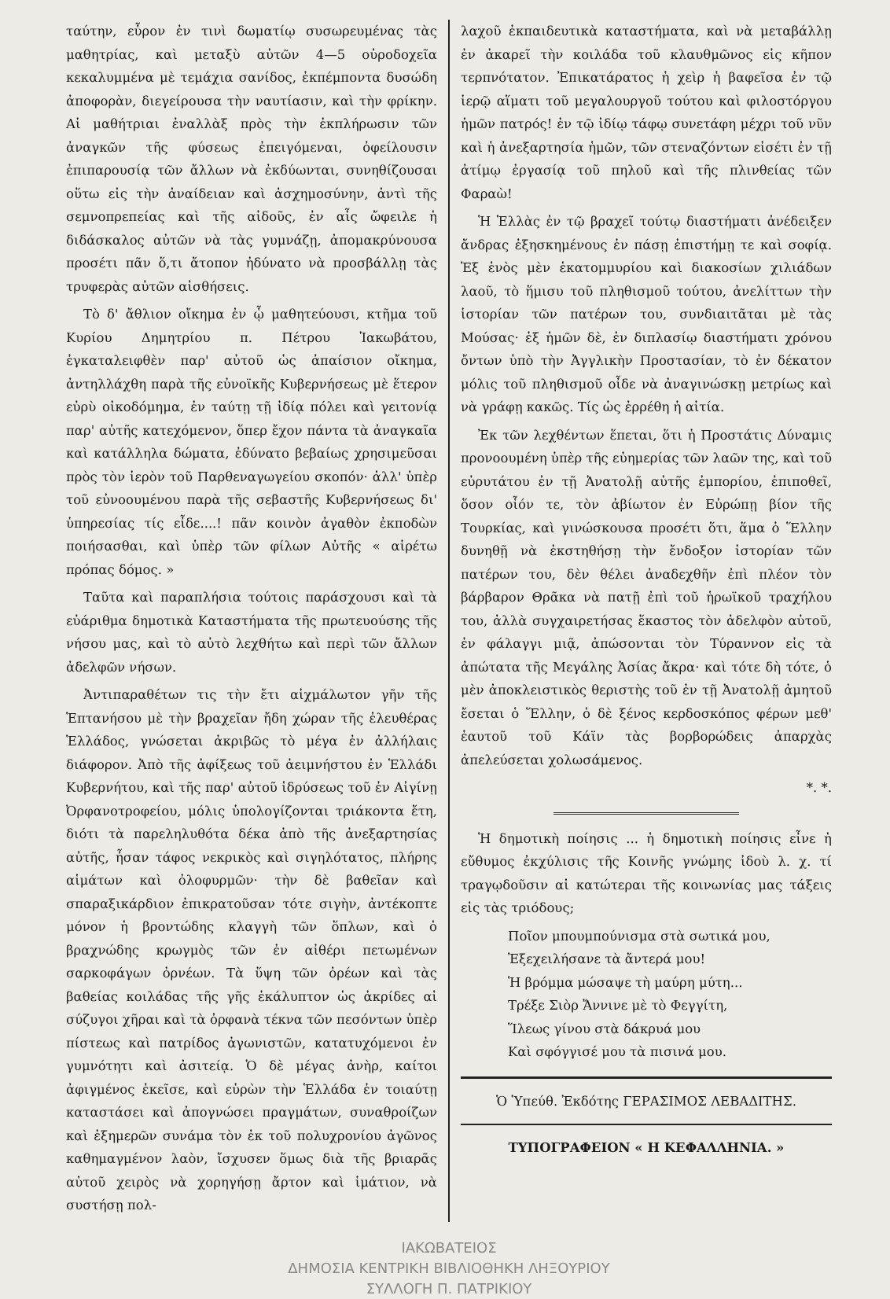ταύτην, εὗρον ἐν τινὶ δωματίῳ συσωρευμένας τὰς μαθητρίας, καὶ μεταξὺ αὐτῶν 4—5 οὐροδοχεῖα κεκαλυμμένα μὲ τεμάχια σανίδος, ἐκπέμποντα δυσώδη ἀποφορὰν, διεγείρουσα τὴν ναυτίασιν, καὶ τὴν φρίκην. Αἱ μαθήτριαι ἐναλλὰξ πρὸς τὴν ἐκπλήρωσιν τῶν ἀναγκῶν τῆς φύσεως ἐπειγόμεναι, ὀφείλουσιν ἐπιπαρουσίᾳ τῶν ἄλλων νὰ ἐκδύωνται, συνηθίζουσαι οὕτω εἰς τὴν ἀναίδειαν καὶ ἀσχημοσύνην, ἀντὶ τῆς σεμνοπρεπείας καὶ τῆς αἰδοῦς, ἐν αἷς ὤφειλε ἡ διδάσκαλος αὐτῶν νὰ τὰς γυμνάζῃ, ἀπομακρύνουσα προσέτι πᾶν ὅ,τι ἄτοπον ἠδύνατο νὰ προσβάλλῃ τὰς τρυφερὰς αὐτῶν αἰσθήσεις.
Τὸ δ' ἄθλιον οἴκημα ἐν ᾧ μαθητεύουσι, κτῆμα τοῦ Κυρίου Δημητρίου π. Πέτρου Ἰακωβάτου, ἐγκαταλειφθὲν παρ' αὐτοῦ ὡς ἀπαίσιον οἴκημα, ἀντηλλάχθη παρὰ τῆς εὐνοϊκῆς Κυβερνήσεως μὲ ἕτερον εὐρὺ οἰκοδόμημα, ἐν ταύτῃ τῇ ἰδίᾳ πόλει καὶ γειτονίᾳ παρ' αὐτῆς κατεχόμενον, ὅπερ ἔχον πάντα τὰ ἀναγκαῖα καὶ κατάλληλα δώματα, ἐδύνατο βεβαίως χρησιμεῦσαι πρὸς τὸν ἱερὸν τοῦ Παρθεναγωγείου σκοπόν· ἀλλ' ὑπὲρ τοῦ εὐνοουμένου παρὰ τῆς σεβαστῆς Κυβερνήσεως δι' ὑπηρεσίας τίς εἶδε....! πᾶν κοινὸν ἀγαθὸν ἐκποδὼν ποιήσασθαι, καὶ ὑπὲρ τῶν φίλων Αὐτῆς « αἱρέτω πρόπας δόμος. »
Ταῦτα καὶ παραπλήσια τούτοις παράσχουσι καὶ τὰ εὐάριθμα δημοτικὰ Καταστήματα τῆς πρωτευούσης τῆς νήσου μας, καὶ τὸ αὐτὸ λεχθήτω καὶ περὶ τῶν ἄλλων ἀδελφῶν νήσων.
Ἀντιπαραθέτων τις τὴν ἔτι αἰχμάλωτον γῆν τῆς Ἑπτανήσου μὲ τὴν βραχεῖαν ἤδη χώραν τῆς ἐλευθέρας Ἑλλάδος, γνώσεται ἀκριβῶς τὸ μέγα ἐν ἀλλήλαις διάφορον. Ἀπὸ τῆς ἀφίξεως τοῦ ἀειμνήστου ἐν Ἑλλάδι Κυβερνήτου, καὶ τῆς παρ' αὐτοῦ ἱδρύσεως τοῦ ἐν Αἰγίνῃ Ὀρφανοτροφείου, μόλις ὑπολογίζονται τριάκοντα ἔτη, διότι τὰ παρεληλυθότα δέκα ἀπὸ τῆς ἀνεξαρτησίας αὐτῆς, ἦσαν τάφος νεκρικὸς καὶ σιγηλότατος, πλήρης αἱμάτων καὶ ὀλοφυρμῶν· τὴν δὲ βαθεῖαν καὶ σπαραξικάρδιον ἐπικρατοῦσαν τότε σιγὴν, ἀντέκοπτε μόνον ἡ βροντώδης κλαγγὴ τῶν ὅπλων, καὶ ὁ βραχνώδης κρωγμὸς τῶν ἐν αἰθέρι πετωμένων σαρκοφάγων ὀρνέων. Τὰ ὕψη τῶν ὀρέων καὶ τὰς βαθείας κοιλάδας τῆς γῆς ἐκάλυπτον ὡς ἀκρίδες αἱ σύζυγοι χῆραι καὶ τὰ ὀρφανὰ τέκνα τῶν πεσόντων ὑπὲρ πίστεως καὶ πατρίδος ἀγωνιστῶν, κατατυχόμενοι ἐν γυμνότητι καὶ ἀσιτείᾳ. Ὁ δὲ μέγας ἀνὴρ, καίτοι ἀφιγμένος ἐκεῖσε, καὶ εὑρὼν τὴν Ἑλλάδα ἐν τοιαύτῃ καταστάσει καὶ ἀπογνώσει πραγμάτων, συναθροίζων καὶ ἐξημερῶν συνάμα τὸν ἐκ τοῦ πολυχρονίου ἀγῶνος καθημαγμένον λαὸν, ἴσχυσεν ὅμως διὰ τῆς βριαρᾶς αὐτοῦ χειρὸς νὰ χορηγήσῃ ἄρτον καὶ ἱμάτιον, νὰ συστήσῃ πολ-
λαχοῦ ἐκπαιδευτικὰ καταστήματα, καὶ νὰ μεταβάλλῃ ἐν ἀκαρεῖ τὴν κοιλάδα τοῦ κλαυθμῶνος εἰς κῆπον τερπνότατον. Ἐπικατάρατος ἡ χεὶρ ἡ βαφεῖσα ἐν τῷ ἱερῷ αἵματι τοῦ μεγαλουργοῦ τούτου καὶ φιλοστόργου ἡμῶν πατρός! ἐν τῷ ἰδίῳ τάφῳ συνετάφη μέχρι τοῦ νῦν καὶ ἡ ἀνεξαρτησία ἡμῶν, τῶν στεναζόντων εἰσέτι ἐν τῇ ἀτίμῳ ἐργασίᾳ τοῦ πηλοῦ καὶ τῆς πλινθείας τῶν Φαραὼ!
Ἡ Ἑλλὰς ἐν τῷ βραχεῖ τούτῳ διαστήματι ἀνέδειξεν ἄνδρας ἐξησκημένους ἐν πάσῃ ἐπιστήμῃ τε καὶ σοφίᾳ. Ἐξ ἑνὸς μὲν ἑκατομμυρίου καὶ διακοσίων χιλιάδων λαοῦ, τὸ ἥμισυ τοῦ πληθισμοῦ τούτου, ἀνελίττων τὴν ἱστορίαν τῶν πατέρων του, συνδιαιτᾶται μὲ τὰς Μούσας· ἐξ ἡμῶν δὲ, ἐν διπλασίῳ διαστήματι χρόνου ὄντων ὑπὸ τὴν Ἀγγλικὴν Προστασίαν, τὸ ἐν δέκατον μόλις τοῦ πληθισμοῦ οἶδε νὰ ἀναγινώσκῃ μετρίως καὶ νὰ γράφῃ κακῶς. Τίς ὡς ἐρρέθη ἡ αἰτία.
Ἐκ τῶν λεχθέντων ἕπεται, ὅτι ἡ Προστάτις Δύναμις προνοουμένη ὑπὲρ τῆς εὐημερίας τῶν λαῶν της, καὶ τοῦ εὐρυτάτου ἐν τῇ Ἀνατολῇ αὐτῆς ἐμπορίου, ἐπιποθεῖ, ὅσον οἷόν τε, τὸν ἀβίωτον ἐν Εὐρώπῃ βίον τῆς Τουρκίας, καὶ γινώσκουσα προσέτι ὅτι, ἅμα ὁ Ἕλλην δυνηθῇ νὰ ἐκστηθήσῃ τὴν ἔνδοξον ἱστορίαν τῶν πατέρων του, δὲν θέλει ἀναδεχθῆν ἐπὶ πλέον τὸν βάρβαρον Θρᾶκα νὰ πατῇ ἐπὶ τοῦ ἡρωϊκοῦ τραχήλου του, ἀλλὰ συγχαιρετήσας ἕκαστος τὸν ἀδελφὸν αὐτοῦ, ἐν φάλαγγι μιᾷ, ἀπώσονται τὸν Τύραννον εἰς τὰ ἀπώτατα τῆς Μεγάλης Ἀσίας ἄκρα· καὶ τότε δὴ τότε, ὁ μὲν ἀποκλειστικὸς θεριστὴς τοῦ ἐν τῇ Ἀνατολῇ ἀμητοῦ ἔσεται ὁ Ἕλλην, ὁ δὲ ξένος κερδοσκόπος φέρων μεθ' ἑαυτοῦ τοῦ Κάϊν τὰς βορβορώδεις ἀπαρχὰς ἀπελεύσεται χολωσάμενος.
*. *.
Ἡ δημοτικὴ ποίησις ... ἡ δημοτικὴ ποίησις εἶνε ἡ εὔθυμος ἐκχύλισις τῆς Κοινῆς γνώμης ἰδοὺ λ. χ. τί τραγῳδοῦσιν αἱ κατώτεραι τῆς κοινωνίας μας τάξεις εἰς τὰς τριόδους;
Ποῖον μπουμπούνισμα στὰ σωτικά μου,
Ἐξεχειλήσανε τὰ ἄντερά μου!
Ἡ βρόμμα μώσαψε τὴ μαύρη μύτη...
Τρέξε Σιὸρ Ἄννινε μὲ τὸ Φεγγίτη,
Ἵλεως γίνου στὰ δάκρυά μου
Καὶ σφόγγισέ μου τὰ πισινά μου.
Ὁ Ὑπεύθ. Ἐκδότης ΓΕΡΑΣΙΜΟΣ ΛΕΒΑΔΙΤΗΣ.
ΤΥΠΟΓΡΑΦΕΙΟΝ « Η ΚΕΦΑΛΛΗΝΙΑ. »
ΙΑΚΩΒΑΤΕΙΟΣ
ΔΗΜΟΣΙΑ ΚΕΝΤΡΙΚΗ ΒΙΒΛΙΟΘΗΚΗ ΛΗΞΟΥΡΙΟΥ
ΣΥΛΛΟΓΗ Π. ΠΑΤΡΙΚΙΟΥ